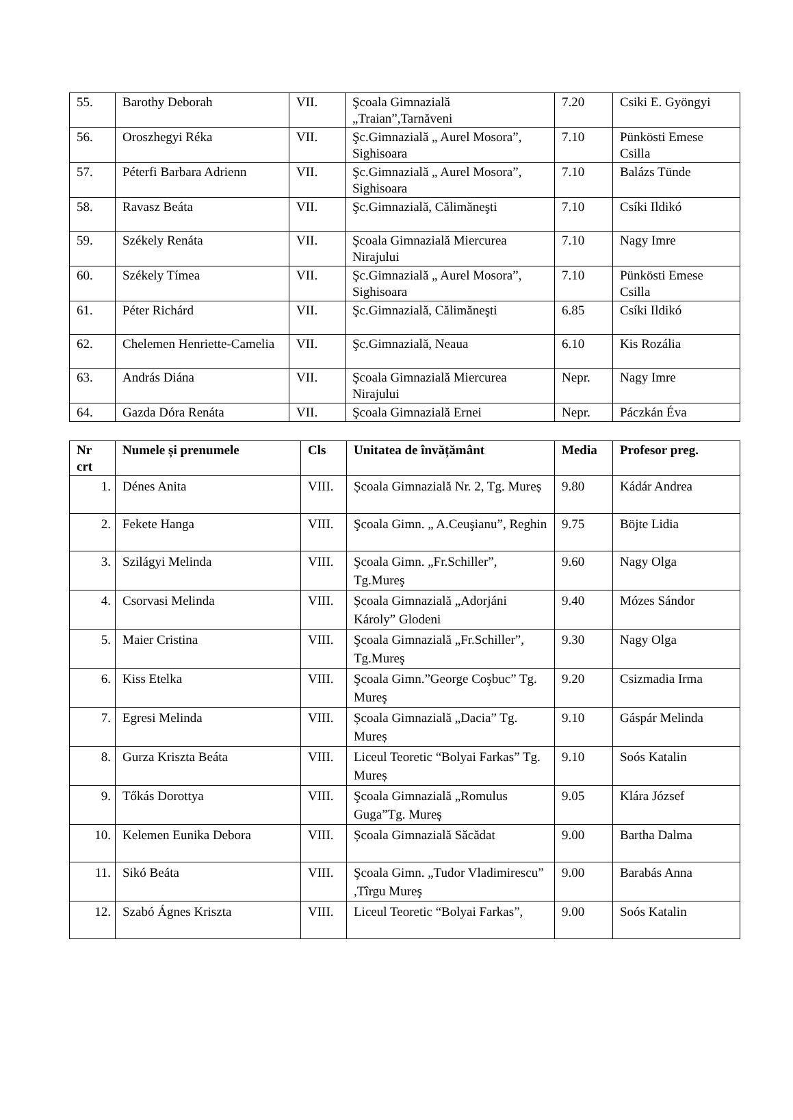| 55. | Barothy Deborah | VII. | Şcoala Gimnazială „Traian”,Tarnăveni | 7.20 | Csiki E. Gyöngyi |
| 56. | Oroszhegyi Réka | VII. | Şc.Gimnazială „ Aurel Mosora”, Sighisoara | 7.10 | Pünkösti Emese Csilla |
| 57. | Péterfi Barbara Adrienn | VII. | Şc.Gimnazială „ Aurel Mosora”, Sighisoara | 7.10 | Balázs Tünde |
| 58. | Ravasz Beáta | VII. | Şc.Gimnazială, Călimăneşti | 7.10 | Csíki Ildikó |
| 59. | Székely Renáta | VII. | Şcoala Gimnazială Miercurea Nirajului | 7.10 | Nagy Imre |
| 60. | Székely Tímea | VII. | Şc.Gimnazială „ Aurel Mosora”, Sighisoara | 7.10 | Pünkösti Emese Csilla |
| 61. | Péter Richárd | VII. | Şc.Gimnazială, Călimăneşti | 6.85 | Csíki Ildikó |
| 62. | Chelemen Henriette-Camelia | VII. | Şc.Gimnazială, Neaua | 6.10 | Kis Rozália |
| 63. | András Diána | VII. | Şcoala Gimnazială Miercurea Nirajului | Nepr. | Nagy Imre |
| 64. | Gazda Dóra Renáta | VII. | Şcoala Gimnazială Ernei | Nepr. | Páczkán Éva |
| Nr crt | Numele și prenumele | Cls | Unitatea de învățământ | Media | Profesor preg. |
| --- | --- | --- | --- | --- | --- |
| 1. | Dénes Anita | VIII. | Școala Gimnazială Nr. 2, Tg. Mureș | 9.80 | Kádár Andrea |
| 2. | Fekete Hanga | VIII. | Şcoala Gimn. „ A.Ceuşianu”, Reghin | 9.75 | Böjte Lidia |
| 3. | Szilágyi Melinda | VIII. | Şcoala Gimn. „Fr.Schiller”, Tg.Mureş | 9.60 | Nagy Olga |
| 4. | Csorvasi Melinda | VIII. | Școala Gimnazială „Adorjáni Károly” Glodeni | 9.40 | Mózes Sándor |
| 5. | Maier Cristina | VIII. | Şcoala Gimnazială „Fr.Schiller”, Tg.Mureş | 9.30 | Nagy Olga |
| 6. | Kiss Etelka | VIII. | Şcoala Gimn.”George Coşbuc” Tg. Mureş | 9.20 | Csizmadia Irma |
| 7. | Egresi Melinda | VIII. | Școala Gimnazială „Dacia” Tg. Mureș | 9.10 | Gáspár Melinda |
| 8. | Gurza Kriszta Beáta | VIII. | Liceul Teoretic “Bolyai Farkas” Tg. Mureș | 9.10 | Soós Katalin |
| 9. | Tőkás Dorottya | VIII. | Şcoala Gimnazială „Romulus Guga”Tg. Mureş | 9.05 | Klára József |
| 10. | Kelemen Eunika Debora | VIII. | Școala Gimnazială Săcădat | 9.00 | Bartha Dalma |
| 11. | Sikó Beáta | VIII. | Şcoala Gimn. „Tudor Vladimirescu” ,Tîrgu Mureş | 9.00 | Barabás Anna |
| 12. | Szabó Ágnes Kriszta | VIII. | Liceul Teoretic “Bolyai Farkas”, | 9.00 | Soós Katalin |